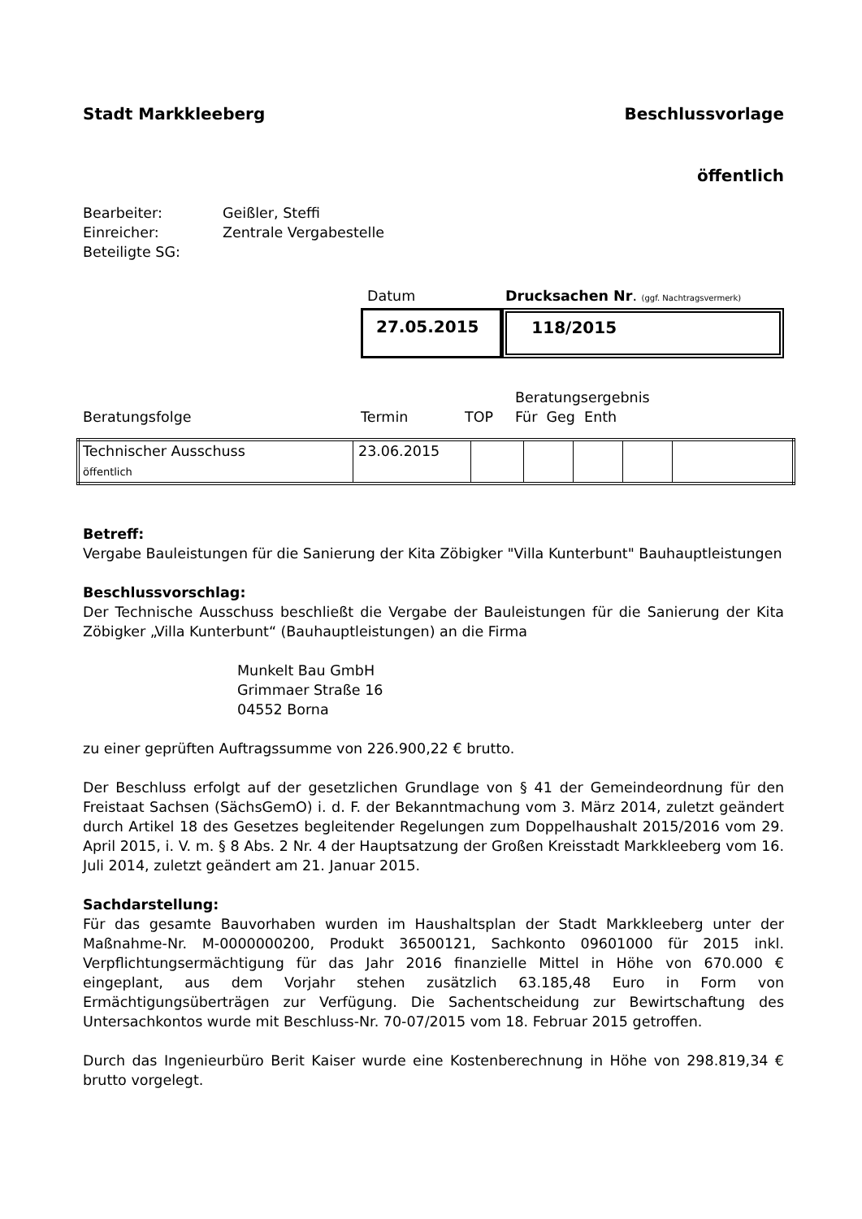Stadt Markkleeberg Beschlussvorlage
öffentlich
| Bearbeiter: | Geißler, Steffi |
| Einreicher: | Zentrale Vergabestelle |
| Beteiligte SG: | |
Datum Drucksachen Nr. (ggf. Nachtragsvermerk)
27.05.2015
118/2015
Beratungsergebnis
Beratungsfolge Termin TOP Für Geg Enth
| Technischer Ausschuss öffentlich | 23.06.2015 | | | | | |
Betreff:
Vergabe Bauleistungen für die Sanierung der Kita Zöbigker "Villa Kunterbunt" Bauhauptleistungen
Beschlussvorschlag:
Der Technische Ausschuss beschließt die Vergabe der Bauleistungen für die Sanierung der Kita Zöbigker „Villa Kunterbunt“ (Bauhauptleistungen) an die Firma
Munkelt Bau GmbH
Grimmaer Straße 16
04552 Borna
zu einer geprüften Auftragssumme von 226.900,22 € brutto.
Der Beschluss erfolgt auf der gesetzlichen Grundlage von § 41 der Gemeindeordnung für den Freistaat Sachsen (SächsGemO) i. d. F. der Bekanntmachung vom 3. März 2014, zuletzt geändert durch Artikel 18 des Gesetzes begleitender Regelungen zum Doppelhaushalt 2015/2016 vom 29. April 2015, i. V. m. § 8 Abs. 2 Nr. 4 der Hauptsatzung der Großen Kreisstadt Markkleeberg vom 16. Juli 2014, zuletzt geändert am 21. Januar 2015.
Sachdarstellung:
Für das gesamte Bauvorhaben wurden im Haushaltsplan der Stadt Markkleeberg unter der Maßnahme-Nr. M-0000000200, Produkt 36500121, Sachkonto 09601000 für 2015 inkl. Verpflichtungsermächtigung für das Jahr 2016 finanzielle Mittel in Höhe von 670.000 € eingeplant, aus dem Vorjahr stehen zusätzlich 63.185,48 Euro in Form von Ermächtigungsüberträgen zur Verfügung. Die Sachentscheidung zur Bewirtschaftung des Untersachkontos wurde mit Beschluss-Nr. 70-07/2015 vom 18. Februar 2015 getroffen.
Durch das Ingenieurbüro Berit Kaiser wurde eine Kostenberechnung in Höhe von 298.819,34 € brutto vorgelegt.